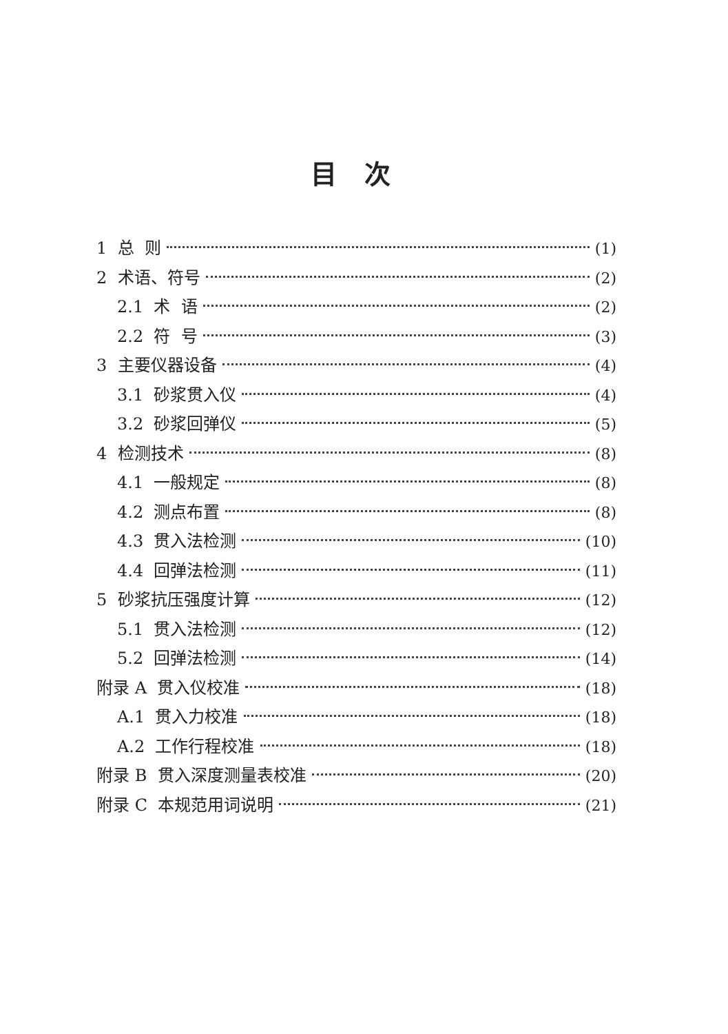目次
1 总 则 (1)
2 术语、符号 (2)
2.1 术 语 (2)
2.2 符 号 (3)
3 主要仪器设备 (4)
3.1 砂浆贯入仪 (4)
3.2 砂浆回弹仪 (5)
4 检测技术 (8)
4.1 一般规定 (8)
4.2 测点布置 (8)
4.3 贯入法检测 (10)
4.4 回弹法检测 (11)
5 砂浆抗压强度计算 (12)
5.1 贯入法检测 (12)
5.2 回弹法检测 (14)
附录 A 贯入仪校准 (18)
A.1 贯入力校准 (18)
A.2 工作行程校准 (18)
附录 B 贯入深度测量表校准 (20)
附录 C 本规范用词说明 (21)